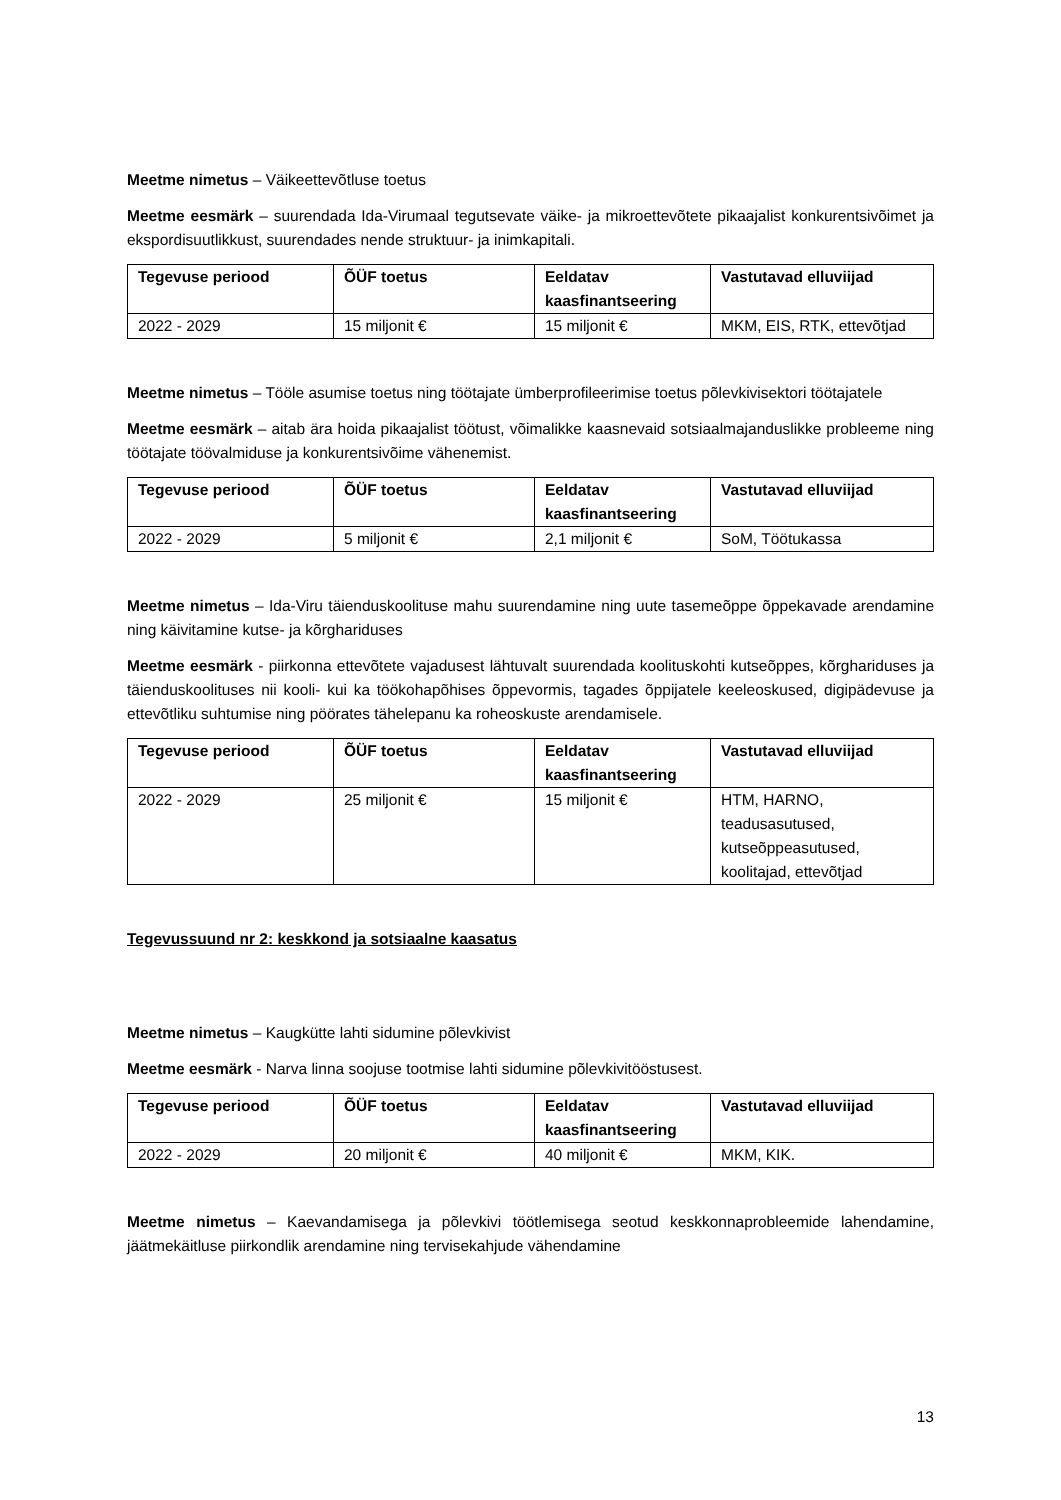Meetme nimetus – Väikeettevõtluse toetus
Meetme eesmärk – suurendada Ida-Virumaal tegutsevate väike- ja mikroettevõtete pikaajalist konkurentsivõimet ja ekspordisuutlikkust, suurendades nende struktuur- ja inimkapitali.
| Tegevuse periood | ÕÜF toetus | Eeldatav kaasfinantseering | Vastutavad elluviijad |
| --- | --- | --- | --- |
| 2022 - 2029 | 15 miljonit € | 15 miljonit € | MKM, EIS, RTK, ettevõtjad |
Meetme nimetus – Tööle asumise toetus ning töötajate ümberprofileerimise toetus põlevkivisektori töötajatele
Meetme eesmärk – aitab ära hoida pikaajalist töötust, võimalikke kaasnevaid sotsiaalmajanduslikke probleeme ning töötajate töövalmiduse ja konkurentsivõime vähenemist.
| Tegevuse periood | ÕÜF toetus | Eeldatav kaasfinantseering | Vastutavad elluviijad |
| --- | --- | --- | --- |
| 2022 - 2029 | 5 miljonit € | 2,1 miljonit € | SoM, Töötukassa |
Meetme nimetus – Ida-Viru täienduskoolituse mahu suurendamine ning uute tasemeõppe õppekavade arendamine ning käivitamine kutse- ja kõrghariduses
Meetme eesmärk - piirkonna ettevõtete vajadusest lähtuvalt suurendada koolituskohti kutseõppes, kõrghariduses ja täienduskoolituses nii kooli- kui ka töökohapõhises õppevormis, tagades õppijatele keeleoskused, digipädevuse ja ettevõtliku suhtumise ning pöörates tähelepanu ka roheoskuste arendamisele.
| Tegevuse periood | ÕÜF toetus | Eeldatav kaasfinantseering | Vastutavad elluviijad |
| --- | --- | --- | --- |
| 2022 - 2029 | 25 miljonit € | 15 miljonit € | HTM, HARNO, teadusasutused, kutseõppeasutused, koolitajad, ettevõtjad |
Tegevussuund nr 2: keskkond ja sotsiaalne kaasatus
Meetme nimetus – Kaugkütte lahti sidumine põlevkivist
Meetme eesmärk - Narva linna soojuse tootmise lahti sidumine põlevkivitööstusest.
| Tegevuse periood | ÕÜF toetus | Eeldatav kaasfinantseering | Vastutavad elluviijad |
| --- | --- | --- | --- |
| 2022 - 2029 | 20 miljonit € | 40 miljonit € | MKM, KIK. |
Meetme nimetus – Kaevandamisega ja põlevkivi töötlemisega seotud keskkonnaprobleemide lahendamine, jäätmekäitluse piirkondlik arendamine ning tervisekahjude vähendamine
13